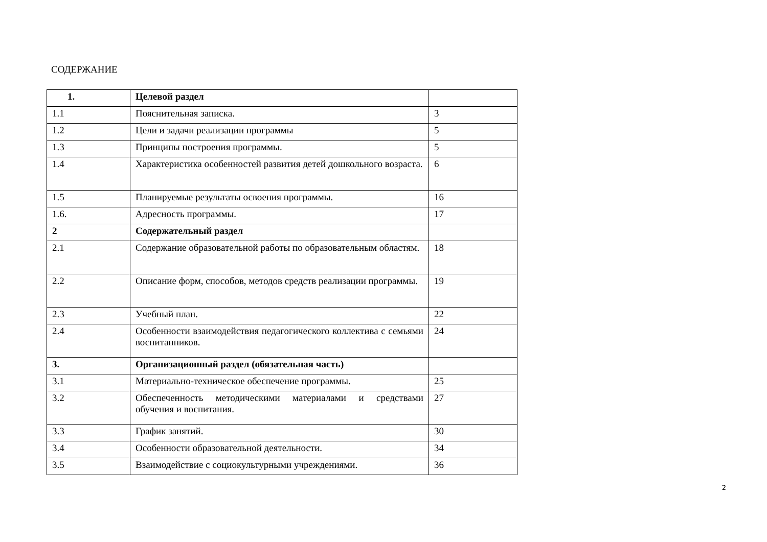СОДЕРЖАНИЕ
| 1. | Целевой раздел | |
| 1.1 | Пояснительная записка. | 3 |
| 1.2 | Цели и задачи реализации программы | 5 |
| 1.3 | Принципы построения программы. | 5 |
| 1.4 | Характеристика особенностей развития детей дошкольного возраста. | 6 |
| 1.5 | Планируемые результаты освоения программы. | 16 |
| 1.6. | Адресность программы. | 17 |
| 2 | Содержательный раздел | |
| 2.1 | Содержание образовательной работы по образовательным областям. | 18 |
| 2.2 | Описание форм, способов, методов средств реализации программы. | 19 |
| 2.3 | Учебный план. | 22 |
| 2.4 | Особенности взаимодействия педагогического коллектива с семьями воспитанников. | 24 |
| 3. | Организационный раздел (обязательная часть) | |
| 3.1 | Материально-техническое обеспечение программы. | 25 |
| 3.2 | Обеспеченность методическими материалами и средствами обучения и воспитания. | 27 |
| 3.3 | График занятий. | 30 |
| 3.4 | Особенности образовательной деятельности. | 34 |
| 3.5 | Взаимодействие с социокультурными учреждениями. | 36 |
2